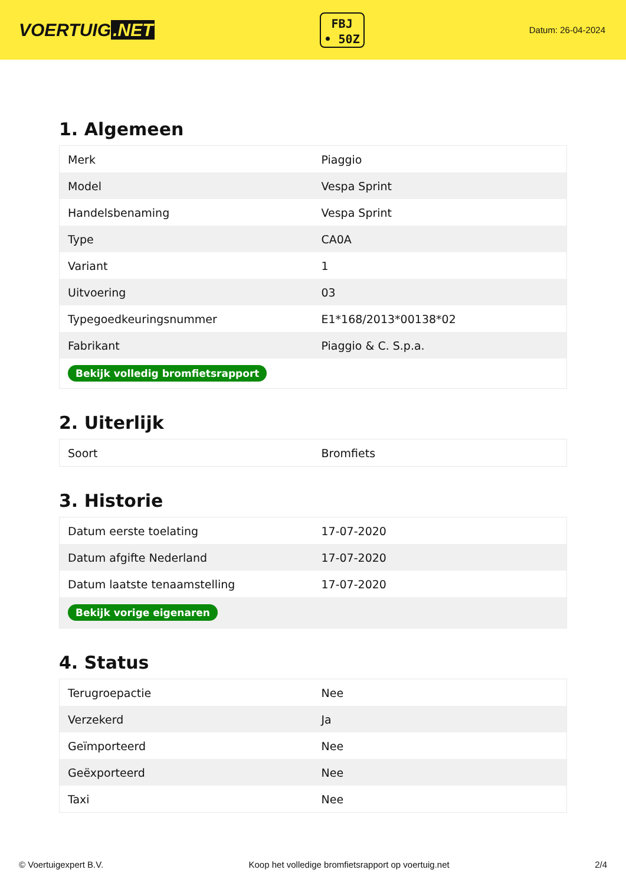VOERTUIG.NET
FBJ
• 50Z
Datum: 26-04-2024
1. Algemeen
| Merk | Piaggio |
| Model | Vespa Sprint |
| Handelsbenaming | Vespa Sprint |
| Type | CA0A |
| Variant | 1 |
| Uitvoering | 03 |
| Typegoedkeuringsnummer | E1*168/2013*00138*02 |
| Fabrikant | Piaggio & C. S.p.a. |
| Bekijk volledig bromfietsrapport | |
2. Uiterlijk
| Soort | Bromfiets |
3. Historie
| Datum eerste toelating | 17-07-2020 |
| Datum afgifte Nederland | 17-07-2020 |
| Datum laatste tenaamstelling | 17-07-2020 |
| Bekijk vorige eigenaren | |
4. Status
| Terugroepactie | Nee |
| Verzekerd | Ja |
| Geïmporteerd | Nee |
| Geëxporteerd | Nee |
| Taxi | Nee |
© Voertuigexpert B.V. Koop het volledige bromfietsrapport op voertuig.net 2/4